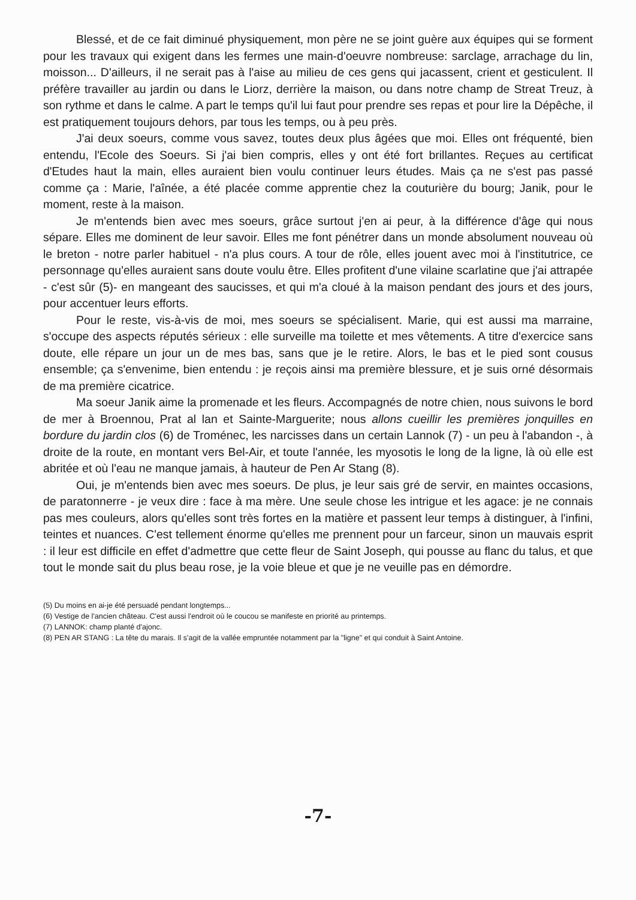Blessé, et de ce fait diminué physiquement, mon père ne se joint guère aux équipes qui se forment pour les travaux qui exigent dans les fermes une main-d'oeuvre nombreuse: sarclage, arrachage du lin, moisson... D'ailleurs, il ne serait pas à l'aise au milieu de ces gens qui jacassent, crient et gesticulent. Il préfère travailler au jardin ou dans le Liorz, derrière la maison, ou dans notre champ de Streat Treuz, à son rythme et dans le calme. A part le temps qu'il lui faut pour prendre ses repas et pour lire la Dépêche, il est pratiquement toujours dehors, par tous les temps, ou à peu près.
J'ai deux soeurs, comme vous savez, toutes deux plus âgées que moi. Elles ont fréquenté, bien entendu, l'Ecole des Soeurs. Si j'ai bien compris, elles y ont été fort brillantes. Reçues au certificat d'Etudes haut la main, elles auraient bien voulu continuer leurs études. Mais ça ne s'est pas passé comme ça : Marie, l'aînée, a été placée comme apprentie chez la couturière du bourg; Janik, pour le moment, reste à la maison.
Je m'entends bien avec mes soeurs, grâce surtout j'en ai peur, à la différence d'âge qui nous sépare. Elles me dominent de leur savoir. Elles me font pénétrer dans un monde absolument nouveau où le breton - notre parler habituel - n'a plus cours. A tour de rôle, elles jouent avec moi à l'institutrice, ce personnage qu'elles auraient sans doute voulu être. Elles profitent d'une vilaine scarlatine que j'ai attrapée - c'est sûr (5)- en mangeant des saucisses, et qui m'a cloué à la maison pendant des jours et des jours, pour accentuer leurs efforts.
Pour le reste, vis-à-vis de moi, mes soeurs se spécialisent. Marie, qui est aussi ma marraine, s'occupe des aspects réputés sérieux : elle surveille ma toilette et mes vêtements. A titre d'exercice sans doute, elle répare un jour un de mes bas, sans que je le retire. Alors, le bas et le pied sont cousus ensemble; ça s'envenime, bien entendu : je reçois ainsi ma première blessure, et je suis orné désormais de ma première cicatrice.
Ma soeur Janik aime la promenade et les fleurs. Accompagnés de notre chien, nous suivons le bord de mer à Broennou, Prat al lan et Sainte-Marguerite; nous allons cueillir les premières jonquilles en bordure du jardin clos (6) de Troménec, les narcisses dans un certain Lannok (7) - un peu à l'abandon -, à droite de la route, en montant vers Bel-Air, et toute l'année, les myosotis le long de la ligne, là où elle est abritée et où l'eau ne manque jamais, à hauteur de Pen Ar Stang (8).
Oui, je m'entends bien avec mes soeurs. De plus, je leur sais gré de servir, en maintes occasions, de paratonnerre - je veux dire : face à ma mère. Une seule chose les intrigue et les agace: je ne connais pas mes couleurs, alors qu'elles sont très fortes en la matière et passent leur temps à distinguer, à l'infini, teintes et nuances. C'est tellement énorme qu'elles me prennent pour un farceur, sinon un mauvais esprit : il leur est difficile en effet d'admettre que cette fleur de Saint Joseph, qui pousse au flanc du talus, et que tout le monde sait du plus beau rose, je la voie bleue et que je ne veuille pas en démordre.
(5) Du moins en ai-je été persuadé pendant longtemps...
(6) Vestige de l'ancien château. C'est aussi l'endroit où le coucou se manifeste en priorité au printemps.
(7) LANNOK: champ planté d'ajonc.
(8) PEN AR STANG : La tête du marais. Il s'agit de la vallée empruntée notamment par la "ligne" et qui conduit à Saint Antoine.
-7-